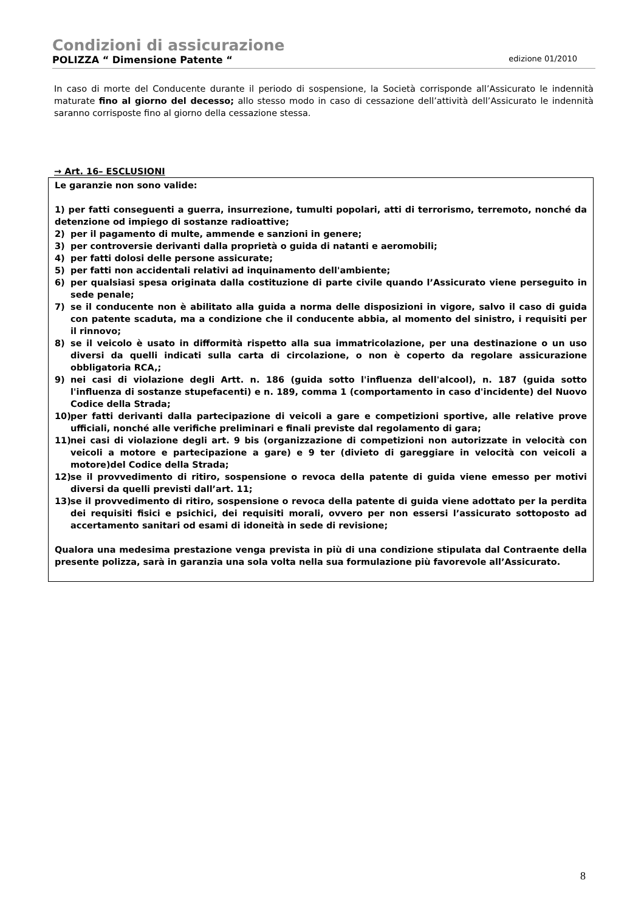Condizioni di assicurazione
POLIZZA “ Dimensione Patente “edizione 01/2010
In caso di morte del Conducente durante il periodo di sospensione, la Società corrisponde all’Assicurato le indennità maturate fino al giorno del decesso; allo stesso modo in caso di cessazione dell’attività dell’Assicurato le indennità saranno corrisposte fino al giorno della cessazione stessa.
→ Art. 16– ESCLUSIONI
Le garanzie non sono valide:
1) per fatti conseguenti a guerra, insurrezione, tumulti popolari, atti di terrorismo, terremoto, nonché da detenzione od impiego di sostanze radioattive;
2) per il pagamento di multe, ammende e sanzioni in genere;
3) per controversie derivanti dalla proprietà o guida di natanti e aeromobili;
4) per fatti dolosi delle persone assicurate;
5) per fatti non accidentali relativi ad inquinamento dell'ambiente;
6) per qualsiasi spesa originata dalla costituzione di parte civile quando l’Assicurato viene perseguito in sede penale;
7) se il conducente non è abilitato alla guida a norma delle disposizioni in vigore, salvo il caso di guida con patente scaduta, ma a condizione che il conducente abbia, al momento del sinistro, i requisiti per il rinnovo;
8) se il veicolo è usato in difformità rispetto alla sua immatricolazione, per una destinazione o un uso diversi da quelli indicati sulla carta di circolazione, o non è coperto da regolare assicurazione obbligatoria RCA,;
9) nei casi di violazione degli Artt. n. 186 (guida sotto l'influenza dell'alcool), n. 187 (guida sotto l'influenza di sostanze stupefacenti) e n. 189, comma 1 (comportamento in caso d'incidente) del Nuovo Codice della Strada;
10) per fatti derivanti dalla partecipazione di veicoli a gare e competizioni sportive, alle relative prove ufficiali, nonché alle verifiche preliminari e finali previste dal regolamento di gara;
11) nei casi di violazione degli art. 9 bis (organizzazione di competizioni non autorizzate in velocità con veicoli a motore e partecipazione a gare) e 9 ter (divieto di gareggiare in velocità con veicoli a motore)del Codice della Strada;
12) se il provvedimento di ritiro, sospensione o revoca della patente di guida viene emesso per motivi diversi da quelli previsti dall’art. 11;
13) se il provvedimento di ritiro, sospensione o revoca della patente di guida viene adottato per la perdita dei requisiti fisici e psichici, dei requisiti morali, ovvero per non essersi l’assicurato sottoposto ad accertamento sanitari od esami di idoneità in sede di revisione;
Qualora una medesima prestazione venga prevista in più di una condizione stipulata dal Contraente della presente polizza, sarà in garanzia una sola volta nella sua formulazione più favorevole all’Assicurato.
8